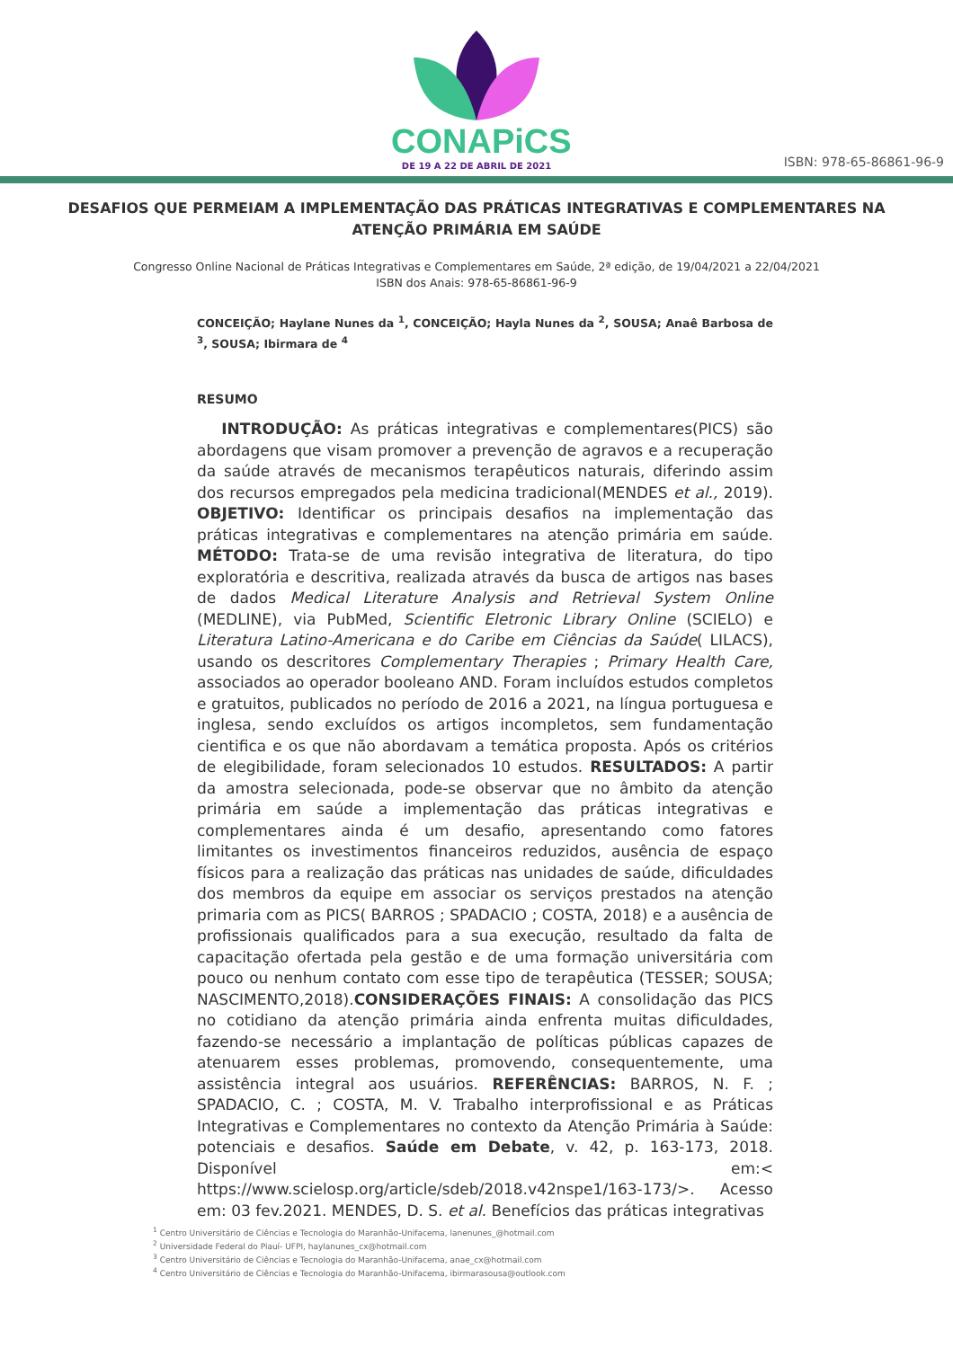CONAPiCS
DE 19 A 22 DE ABRIL DE 2021
ISBN: 978-65-86861-96-9
DESAFIOS QUE PERMEIAM A IMPLEMENTAÇÃO DAS PRÁTICAS INTEGRATIVAS E COMPLEMENTARES NA ATENÇÃO PRIMÁRIA EM SAÚDE
Congresso Online Nacional de Práticas Integrativas e Complementares em Saúde, 2ª edição, de 19/04/2021 a 22/04/2021
ISBN dos Anais: 978-65-86861-96-9
CONCEIÇÃO; Haylane Nunes da <sup>1</sup>, CONCEIÇÃO; Hayla Nunes da <sup>2</sup>, SOUSA; Anaê Barbosa de <sup>3</sup>, SOUSA; Ibirmara de <sup>4</sup>
RESUMO
INTRODUÇÃO: As práticas integrativas e complementares(PICS) são abordagens que visam promover a prevenção de agravos e a recuperação da saúde através de mecanismos terapêuticos naturais, diferindo assim dos recursos empregados pela medicina tradicional(MENDES et al., 2019). OBJETIVO: Identificar os principais desafios na implementação das práticas integrativas e complementares na atenção primária em saúde. MÉTODO: Trata-se de uma revisão integrativa de literatura, do tipo exploratória e descritiva, realizada através da busca de artigos nas bases de dados Medical Literature Analysis and Retrieval System Online (MEDLINE), via PubMed, Scientific Eletronic Library Online (SCIELO) e Literatura Latino-Americana e do Caribe em Ciências da Saúde( LILACS), usando os descritores Complementary Therapies ; Primary Health Care, associados ao operador booleano AND. Foram incluídos estudos completos e gratuitos, publicados no período de 2016 a 2021, na língua portuguesa e inglesa, sendo excluídos os artigos incompletos, sem fundamentação cientifica e os que não abordavam a temática proposta. Após os critérios de elegibilidade, foram selecionados 10 estudos. RESULTADOS: A partir da amostra selecionada, pode-se observar que no âmbito da atenção primária em saúde a implementação das práticas integrativas e complementares ainda é um desafio, apresentando como fatores limitantes os investimentos financeiros reduzidos, ausência de espaço físicos para a realização das práticas nas unidades de saúde, dificuldades dos membros da equipe em associar os serviços prestados na atenção primaria com as PICS( BARROS ; SPADACIO ; COSTA, 2018) e a ausência de profissionais qualificados para a sua execução, resultado da falta de capacitação ofertada pela gestão e de uma formação universitária com pouco ou nenhum contato com esse tipo de terapêutica (TESSER; SOUSA; NASCIMENTO,2018).CONSIDERAÇÕES FINAIS: A consolidação das PICS no cotidiano da atenção primária ainda enfrenta muitas dificuldades, fazendo-se necessário a implantação de políticas públicas capazes de atenuarem esses problemas, promovendo, consequentemente, uma assistência integral aos usuários. REFERÊNCIAS: BARROS, N. F. ; SPADACIO, C. ; COSTA, M. V. Trabalho interprofissional e as Práticas Integrativas e Complementares no contexto da Atenção Primária à Saúde: potenciais e desafios. Saúde em Debate, v. 42, p. 163-173, 2018. Disponível em:< https://www.scielosp.org/article/sdeb/2018.v42nspe1/163-173/>. Acesso em: 03 fev.2021. MENDES, D. S. et al. Benefícios das práticas integrativas
<sup>1</sup> Centro Universitário de Ciências e Tecnologia do Maranhão-Unifacema, lanenunes_@hotmail.com
<sup>2</sup> Universidade Federal do Piauí- UFPI, haylanunes_cx@hotmail.com
<sup>3</sup> Centro Universitário de Ciências e Tecnologia do Maranhão-Unifacema, anae_cx@hotmail.com
<sup>4</sup> Centro Universitário de Ciências e Tecnologia do Maranhão-Unifacema, ibirmarasousa@outlook.com